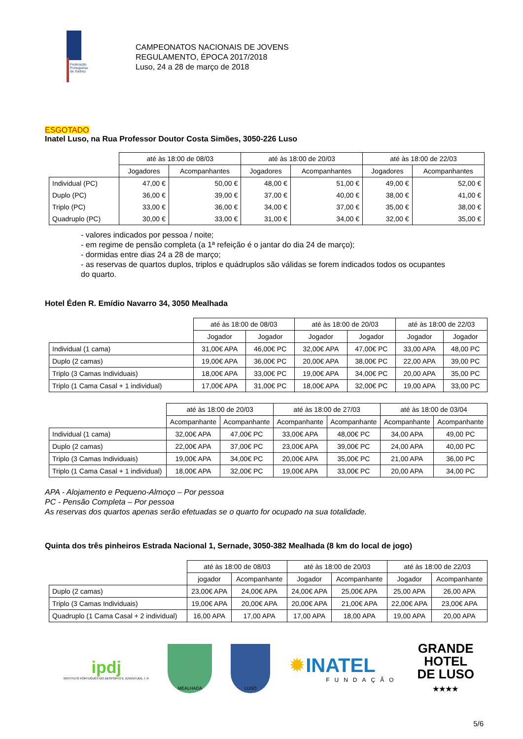Federação Portuguesa de Xadrez
CAMPEONATOS NACIONAIS DE JOVENS
REGULAMENTO, ÉPOCA 2017/2018
Luso, 24 a 28 de março de 2018
ESGOTADO
Inatel Luso, na Rua Professor Doutor Costa Simões, 3050-226 Luso
| | até às 18:00 de 08/03 | | até às 18:00 de 20/03 | | até às 18:00 de 22/03 | |
| | Jogadores | Acompanhantes | Jogadores | Acompanhantes | Jogadores | Acompanhantes |
| Individual (PC) | 47,00 € | 50,00 € | 48,00 € | 51,00 € | 49,00 € | 52,00 € |
| Duplo (PC) | 36,00 € | 39,00 € | 37,00 € | 40,00 € | 38,00 € | 41,00 € |
| Triplo (PC) | 33,00 € | 36,00 € | 34,00 € | 37,00 € | 35,00 € | 38,00 € |
| Quadruplo (PC) | 30,00 € | 33,00 € | 31,00 € | 34,00 € | 32,00 € | 35,00 € |
- valores indicados por pessoa / noite;
- em regime de pensão completa (a 1ª refeição é o jantar do dia 24 de março);
- dormidas entre dias 24 a 28 de março;
- as reservas de quartos duplos, triplos e quádruplos são válidas se forem indicados todos os ocupantes do quarto.
Hotel Éden R. Emídio Navarro 34, 3050 Mealhada
| | até às 18:00 de 08/03 | | até às 18:00 de 20/03 | | até às 18:00 de 22/03 | |
| | Jogador | Jogador | Jogador | Jogador | Jogador | Jogador |
| Individual (1 cama) | 31,00€ APA | 46,00€ PC | 32,00€ APA | 47,00€ PC | 33,00 APA | 48,00 PC |
| Duplo (2 camas) | 19,00€ APA | 36,00€ PC | 20,00€ APA | 38,00€ PC | 22,00 APA | 39,00 PC |
| Triplo (3 Camas Individuais) | 18,00€ APA | 33,00€ PC | 19,00€ APA | 34,00€ PC | 20,00 APA | 35,00 PC |
| Triplo (1 Cama Casal + 1 individual) | 17,00€ APA | 31,00€ PC | 18,00€ APA | 32,00€ PC | 19,00 APA | 33,00 PC |
| | até às 18:00 de 20/03 | | até às 18:00 de 27/03 | | até às 18:00 de 03/04 | |
| | Acompanhante | Acompanhante | Acompanhante | Acompanhante | Acompanhante | Acompanhante |
| Individual (1 cama) | 32,00€ APA | 47,00€ PC | 33,00€ APA | 48,00€ PC | 34,00 APA | 49,00 PC |
| Duplo (2 camas) | 22,00€ APA | 37,00€ PC | 23,00€ APA | 39,00€ PC | 24,00 APA | 40,00 PC |
| Triplo (3 Camas Individuais) | 19,00€ APA | 34,00€ PC | 20,00€ APA | 35,00€ PC | 21,00 APA | 36,00 PC |
| Triplo (1 Cama Casal + 1 individual) | 18,00€ APA | 32,00€ PC | 19,00€ APA | 33,00€ PC | 20,00 APA | 34,00 PC |
APA - Alojamento e Pequeno-Almoço – Por pessoa
PC - Pensão Completa – Por pessoa
As reservas dos quartos apenas serão efetuadas se o quarto for ocupado na sua totalidade.
Quinta dos três pinheiros Estrada Nacional 1, Sernade, 3050-382 Mealhada (8 km do local de jogo)
| | até às 18:00 de 08/03 | | até às 18:00 de 20/03 | | até às 18:00 de 22/03 | |
| | jogador | Acompanhante | Jogador | Acompanhante | Jogador | Acompanhante |
| Duplo (2 camas) | 23,00€ APA | 24,00€ APA | 24,00€ APA | 25,00€ APA | 25,00 APA | 26,00 APA |
| Triplo (3 Camas Individuais) | 19,00€ APA | 20,00€ APA | 20,00€ APA | 21,00€ APA | 22,00€ APA | 23,00€ APA |
| Quadruplo (1 Cama Casal + 2 individual) | 16,00 APA | 17,00 APA | 17,00 APA | 18,00 APA | 19,00 APA | 20,00 APA |
ipdj
INSTITUTO PORTUGUÊS DO DESPORTO E JUVENTUDE, I. P.
MEALHADA LUSO
✹INATEL
FUNDAÇÃO
GRANDE
HOTEL
DE LUSO
★★★★
5/6